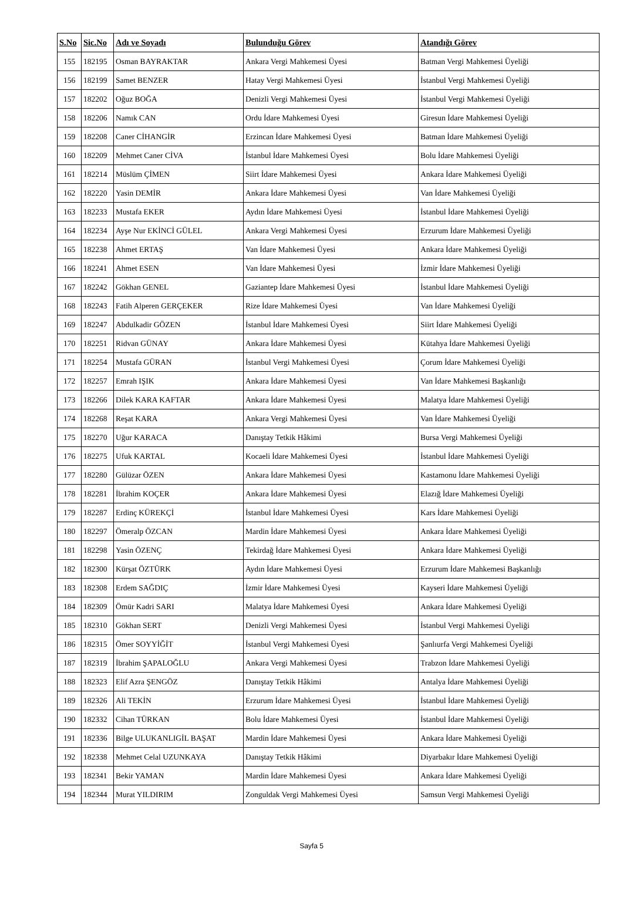| S.No | Sic.No | Adı ve Soyadı | Bulunduğu Görev | Atandığı Görev |
| --- | --- | --- | --- | --- |
| 155 | 182195 | Osman BAYRAKTAR | Ankara Vergi Mahkemesi Üyesi | Batman Vergi Mahkemesi Üyeliği |
| 156 | 182199 | Samet BENZER | Hatay Vergi Mahkemesi Üyesi | İstanbul Vergi Mahkemesi Üyeliği |
| 157 | 182202 | Oğuz BOĞA | Denizli Vergi Mahkemesi Üyesi | İstanbul Vergi Mahkemesi Üyeliği |
| 158 | 182206 | Namık CAN | Ordu İdare Mahkemesi Üyesi | Giresun İdare Mahkemesi Üyeliği |
| 159 | 182208 | Caner CİHANGİR | Erzincan İdare Mahkemesi Üyesi | Batman İdare Mahkemesi Üyeliği |
| 160 | 182209 | Mehmet Caner CİVA | İstanbul İdare Mahkemesi Üyesi | Bolu İdare Mahkemesi Üyeliği |
| 161 | 182214 | Müslüm ÇİMEN | Siirt İdare Mahkemesi Üyesi | Ankara İdare Mahkemesi Üyeliği |
| 162 | 182220 | Yasin DEMİR | Ankara İdare Mahkemesi Üyesi | Van İdare Mahkemesi Üyeliği |
| 163 | 182233 | Mustafa EKER | Aydın İdare Mahkemesi Üyesi | İstanbul İdare Mahkemesi Üyeliği |
| 164 | 182234 | Ayşe Nur EKİNCİ GÜLEL | Ankara Vergi Mahkemesi Üyesi | Erzurum İdare Mahkemesi Üyeliği |
| 165 | 182238 | Ahmet ERTAŞ | Van İdare Mahkemesi Üyesi | Ankara İdare Mahkemesi Üyeliği |
| 166 | 182241 | Ahmet ESEN | Van İdare Mahkemesi Üyesi | İzmir İdare Mahkemesi Üyeliği |
| 167 | 182242 | Gökhan GENEL | Gaziantep İdare Mahkemesi Üyesi | İstanbul İdare Mahkemesi Üyeliği |
| 168 | 182243 | Fatih Alperen GERÇEKER | Rize İdare Mahkemesi Üyesi | Van İdare Mahkemesi Üyeliği |
| 169 | 182247 | Abdulkadir GÖZEN | İstanbul İdare Mahkemesi Üyesi | Siirt İdare Mahkemesi Üyeliği |
| 170 | 182251 | Ridvan GÜNAY | Ankara İdare Mahkemesi Üyesi | Kütahya İdare Mahkemesi Üyeliği |
| 171 | 182254 | Mustafa GÜRAN | İstanbul Vergi Mahkemesi Üyesi | Çorum İdare Mahkemesi Üyeliği |
| 172 | 182257 | Emrah IŞIK | Ankara İdare Mahkemesi Üyesi | Van İdare Mahkemesi Başkanlığı |
| 173 | 182266 | Dilek KARA KAFTAR | Ankara İdare Mahkemesi Üyesi | Malatya İdare Mahkemesi Üyeliği |
| 174 | 182268 | Reşat KARA | Ankara Vergi Mahkemesi Üyesi | Van İdare Mahkemesi Üyeliği |
| 175 | 182270 | Uğur KARACA | Danıştay Tetkik Hâkimi | Bursa Vergi Mahkemesi Üyeliği |
| 176 | 182275 | Ufuk KARTAL | Kocaeli İdare Mahkemesi Üyesi | İstanbul İdare Mahkemesi Üyeliği |
| 177 | 182280 | Gülüzar ÖZEN | Ankara İdare Mahkemesi Üyesi | Kastamonu İdare Mahkemesi Üyeliği |
| 178 | 182281 | İbrahim KOÇER | Ankara İdare Mahkemesi Üyesi | Elazığ İdare Mahkemesi Üyeliği |
| 179 | 182287 | Erdinç KÜREKÇİ | İstanbul İdare Mahkemesi Üyesi | Kars İdare Mahkemesi Üyeliği |
| 180 | 182297 | Ömeralp ÖZCAN | Mardin İdare Mahkemesi Üyesi | Ankara İdare Mahkemesi Üyeliği |
| 181 | 182298 | Yasin ÖZENÇ | Tekirdağ İdare Mahkemesi Üyesi | Ankara İdare Mahkemesi Üyeliği |
| 182 | 182300 | Kürşat ÖZTÜRK | Aydın İdare Mahkemesi Üyesi | Erzurum İdare Mahkemesi Başkanlığı |
| 183 | 182308 | Erdem SAĞDIÇ | İzmir İdare Mahkemesi Üyesi | Kayseri İdare Mahkemesi Üyeliği |
| 184 | 182309 | Ömür Kadri SARI | Malatya İdare Mahkemesi Üyesi | Ankara İdare Mahkemesi Üyeliği |
| 185 | 182310 | Gökhan SERT | Denizli Vergi Mahkemesi Üyesi | İstanbul Vergi Mahkemesi Üyeliği |
| 186 | 182315 | Ömer SOYYİĞİT | İstanbul Vergi Mahkemesi Üyesi | Şanlıurfa Vergi Mahkemesi Üyeliği |
| 187 | 182319 | İbrahim ŞAPALOĞLU | Ankara Vergi Mahkemesi Üyesi | Trabzon İdare Mahkemesi Üyeliği |
| 188 | 182323 | Elif Azra ŞENGÖZ | Danıştay Tetkik Hâkimi | Antalya İdare Mahkemesi Üyeliği |
| 189 | 182326 | Ali TEKİN | Erzurum İdare Mahkemesi Üyesi | İstanbul İdare Mahkemesi Üyeliği |
| 190 | 182332 | Cihan TÜRKAN | Bolu İdare Mahkemesi Üyesi | İstanbul İdare Mahkemesi Üyeliği |
| 191 | 182336 | Bilge ULUKANLIGİL BAŞAT | Mardin İdare Mahkemesi Üyesi | Ankara İdare Mahkemesi Üyeliği |
| 192 | 182338 | Mehmet Celal UZUNKAYA | Danıştay Tetkik Hâkimi | Diyarbakır İdare Mahkemesi Üyeliği |
| 193 | 182341 | Bekir YAMAN | Mardin İdare Mahkemesi Üyesi | Ankara İdare Mahkemesi Üyeliği |
| 194 | 182344 | Murat YILDIRIM | Zonguldak Vergi Mahkemesi Üyesi | Samsun Vergi Mahkemesi Üyeliği |
Sayfa 5